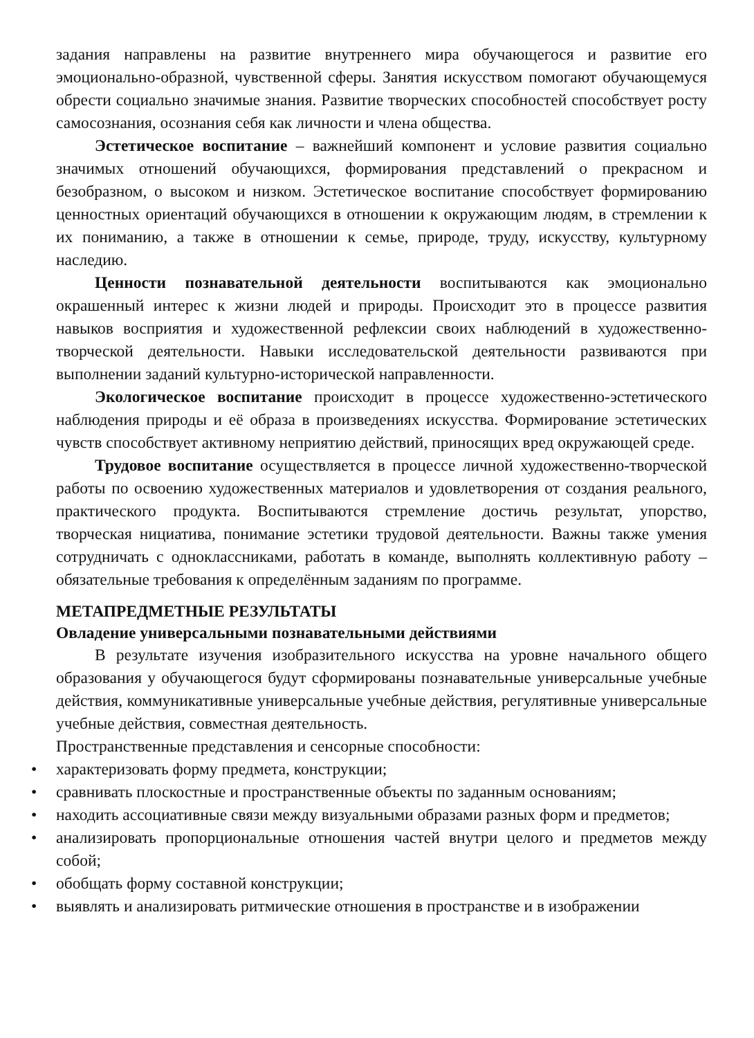задания направлены на развитие внутреннего мира обучающегося и развитие его эмоционально-образной, чувственной сферы. Занятия искусством помогают обучающемуся обрести социально значимые знания. Развитие творческих способностей способствует росту самосознания, осознания себя как личности и члена общества.
Эстетическое воспитание – важнейший компонент и условие развития социально значимых отношений обучающихся, формирования представлений о прекрасном и безобразном, о высоком и низком. Эстетическое воспитание способствует формированию ценностных ориентаций обучающихся в отношении к окружающим людям, в стремлении к их пониманию, а также в отношении к семье, природе, труду, искусству, культурному наследию.
Ценности познавательной деятельности воспитываются как эмоционально окрашенный интерес к жизни людей и природы. Происходит это в процессе развития навыков восприятия и художественной рефлексии своих наблюдений в художественно-творческой деятельности. Навыки исследовательской деятельности развиваются при выполнении заданий культурно-исторической направленности.
Экологическое воспитание происходит в процессе художественно-эстетического наблюдения природы и её образа в произведениях искусства. Формирование эстетических чувств способствует активному неприятию действий, приносящих вред окружающей среде.
Трудовое воспитание осуществляется в процессе личной художественно-творческой работы по освоению художественных материалов и удовлетворения от создания реального, практического продукта. Воспитываются стремление достичь результат, упорство, творческая нициатива, понимание эстетики трудовой деятельности. Важны также умения сотрудничать с одноклассниками, работать в команде, выполнять коллективную работу – обязательные требования к определённым заданиям по программе.
МЕТАПРЕДМЕТНЫЕ РЕЗУЛЬТАТЫ
Овладение универсальными познавательными действиями
В результате изучения изобразительного искусства на уровне начального общего образования у обучающегося будут сформированы познавательные универсальные учебные действия, коммуникативные универсальные учебные действия, регулятивные универсальные учебные действия, совместная деятельность.
Пространственные представления и сенсорные способности:
• характеризовать форму предмета, конструкции;
• сравнивать плоскостные и пространственные объекты по заданным основаниям;
• находить ассоциативные связи между визуальными образами разных форм и предметов;
• анализировать пропорциональные отношения частей внутри целого и предметов между собой;
• обобщать форму составной конструкции;
• выявлять и анализировать ритмические отношения в пространстве и в изображении